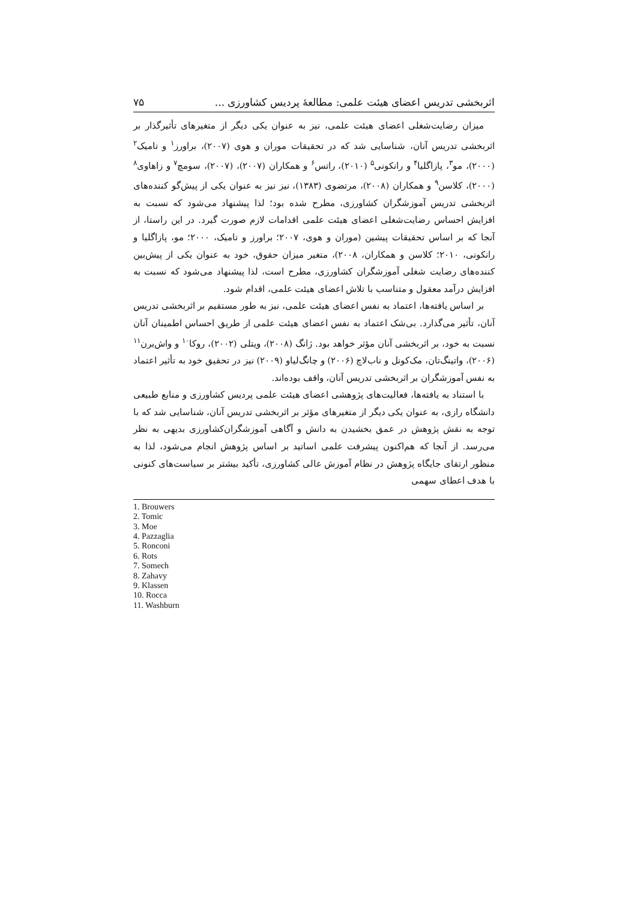اثربخشی تدریس اعضای هیئت علمی: مطالعهٔ پردیس کشاورزی ... ۷۵
میزان رضایت‌شغلی اعضای هیئت علمی، نیز به عنوان یکی دیگر از متغیرهای تأثیرگذار بر اثربخشی تدریس آنان، شناسایی شد که در تحقیقات موران و هوی (۲۰۰۷)، براورز<sup>۱</sup> و تامیک<sup>۲</sup> (۲۰۰۰)، مو<sup>۳</sup>، پازاگلیا<sup>۴</sup> و رانکونی<sup>۵</sup> (۲۰۱۰)، راتس<sup>۶</sup> و همکاران (۲۰۰۷)، (۲۰۰۷)، سومچ<sup>۷</sup> و زاهاوی<sup>۸</sup> (۲۰۰۰)، کلاسن<sup>۹</sup> و همکاران (۲۰۰۸)، مرتضوی (۱۳۸۳)، نیز نیز به عنوان یکی از پیش‌گو کننده‌های اثربخشی تدریس آموزشگران کشاورزی، مطرح شده بود؛ لذا پیشنهاد می‌شود که نسبت به افزایش احساس رضایت‌شغلی اعضای هیئت علمی اقدامات لازم صورت گیرد. در این راستا، از آنجا که بر اساس تحقیقات پیشین (موران و هوی، ۲۰۰۷؛ براورز و تامیک، ۲۰۰۰؛ مو، پازاگلیا و رانکونی، ۲۰۱۰؛ کلاسن و همکاران، ۲۰۰۸)، متغیر میزان حقوق، خود به عنوان یکی از پیش‌بین کننده‌های رضایت شغلی آموزشگران کشاورزی، مطرح است، لذا پیشنهاد می‌شود که نسبت به افزایش درآمد معقول و متناسب با تلاش اعضای هیئت علمی، اقدام شود.
بر اساس یافته‌ها، اعتماد به نفس اعضای هیئت علمی، نیز به طور مستقیم بر اثربخشی تدریس آنان، تأثیر می‌گذارد. بی‌شک اعتماد به نفس اعضای هیئت علمی از طریق احساس اطمینان آنان نسبت به خود، بر اثربخشی آنان مؤثر خواهد بود. ژانگ (۲۰۰۸)، ویتلی (۲۰۰۲)، روکا<sup>۱۰</sup> و واش‌برن<sup>۱۱</sup> (۲۰۰۶)، واتینگ‌تان، مک‌کونل و ناب‌لاچ (۲۰۰۶) و چانگ‌لیاو (۲۰۰۹) نیز در تحقیق خود به تأثیر اعتماد به نفس آموزشگران بر اثربخشی تدریس آنان، واقف بوده‌اند.
با استناد به یافته‌ها، فعالیت‌های پژوهشی اعضای هیئت علمی پردیس کشاورزی و منابع طبیعی دانشگاه رازی، به عنوان یکی دیگر از متغیرهای مؤثر بر اثربخشی تدریس آنان، شناسایی شد که با توجه به نقش پژوهش در عمق بخشیدن به دانش و آگاهی آموزشگران‌کشاورزی بدیهی به نظر می‌رسد. از آنجا که هم‌اکنون پیشرفت علمی اساتید بر اساس پژوهش انجام می‌شود، لذا به منظور ارتقای جایگاه پژوهش در نظام آموزش عالی کشاورزی، تأکید بیشتر بر سیاست‌های کنونی با هدف اعطای سهمی
1. Brouwers
2. Tomic
3. Moe
4. Pazzaglia
5. Ronconi
6. Rots
7. Somech
8. Zahavy
9. Klassen
10. Rocca
11. Washburn